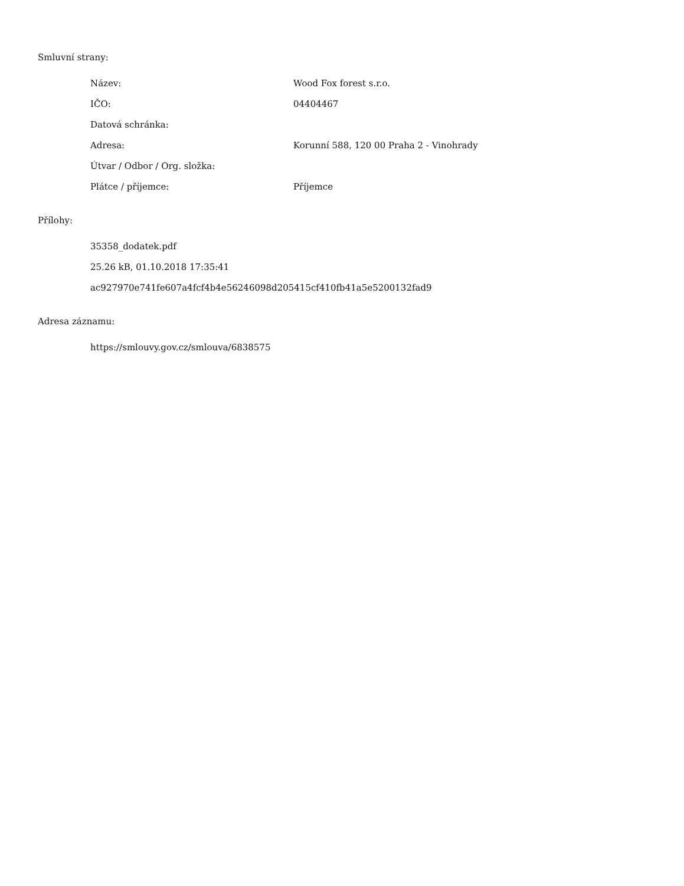Smluvní strany:
| Název: | Wood Fox forest s.r.o. |
| IČO: | 04404467 |
| Datová schránka: | |
| Adresa: | Korunní 588, 120 00 Praha 2 - Vinohrady |
| Útvar / Odbor / Org. složka: | |
| Plátce / příjemce: | Příjemce |
Přílohy:
35358_dodatek.pdf
25.26 kB, 01.10.2018 17:35:41
ac927970e741fe607a4fcf4b4e56246098d205415cf410fb41a5e5200132fad9
Adresa záznamu:
https://smlouvy.gov.cz/smlouva/6838575